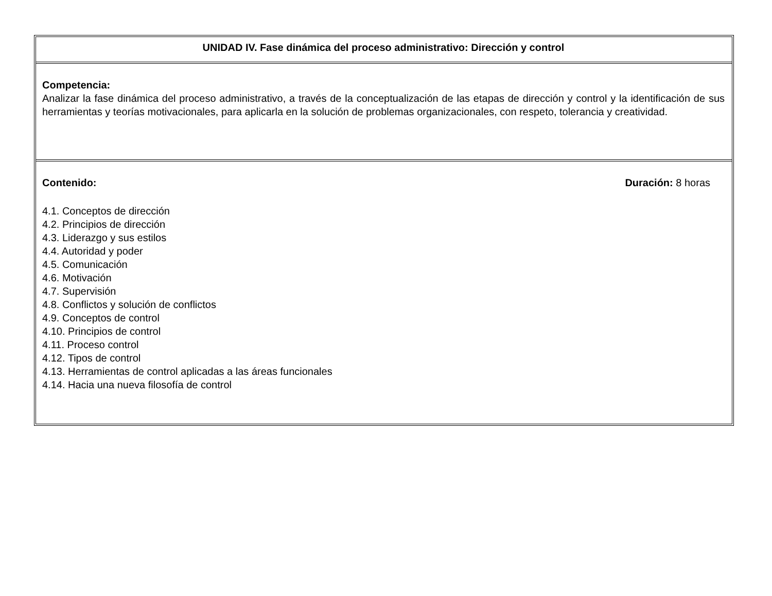UNIDAD IV. Fase dinámica del proceso administrativo: Dirección y control
Competencia:
Analizar la fase dinámica del proceso administrativo, a través de la conceptualización de las etapas de dirección y control y la identificación de sus herramientas y teorías motivacionales, para aplicarla en la solución de problemas organizacionales, con respeto, tolerancia y creatividad.
Contenido: Duración: 8 horas
4.1. Conceptos de dirección
4.2. Principios de dirección
4.3. Liderazgo y sus estilos
4.4. Autoridad y poder
4.5. Comunicación
4.6. Motivación
4.7. Supervisión
4.8. Conflictos y solución de conflictos
4.9. Conceptos de control
4.10. Principios de control
4.11. Proceso control
4.12. Tipos de control
4.13. Herramientas de control aplicadas a las áreas funcionales
4.14. Hacia una nueva filosofía de control